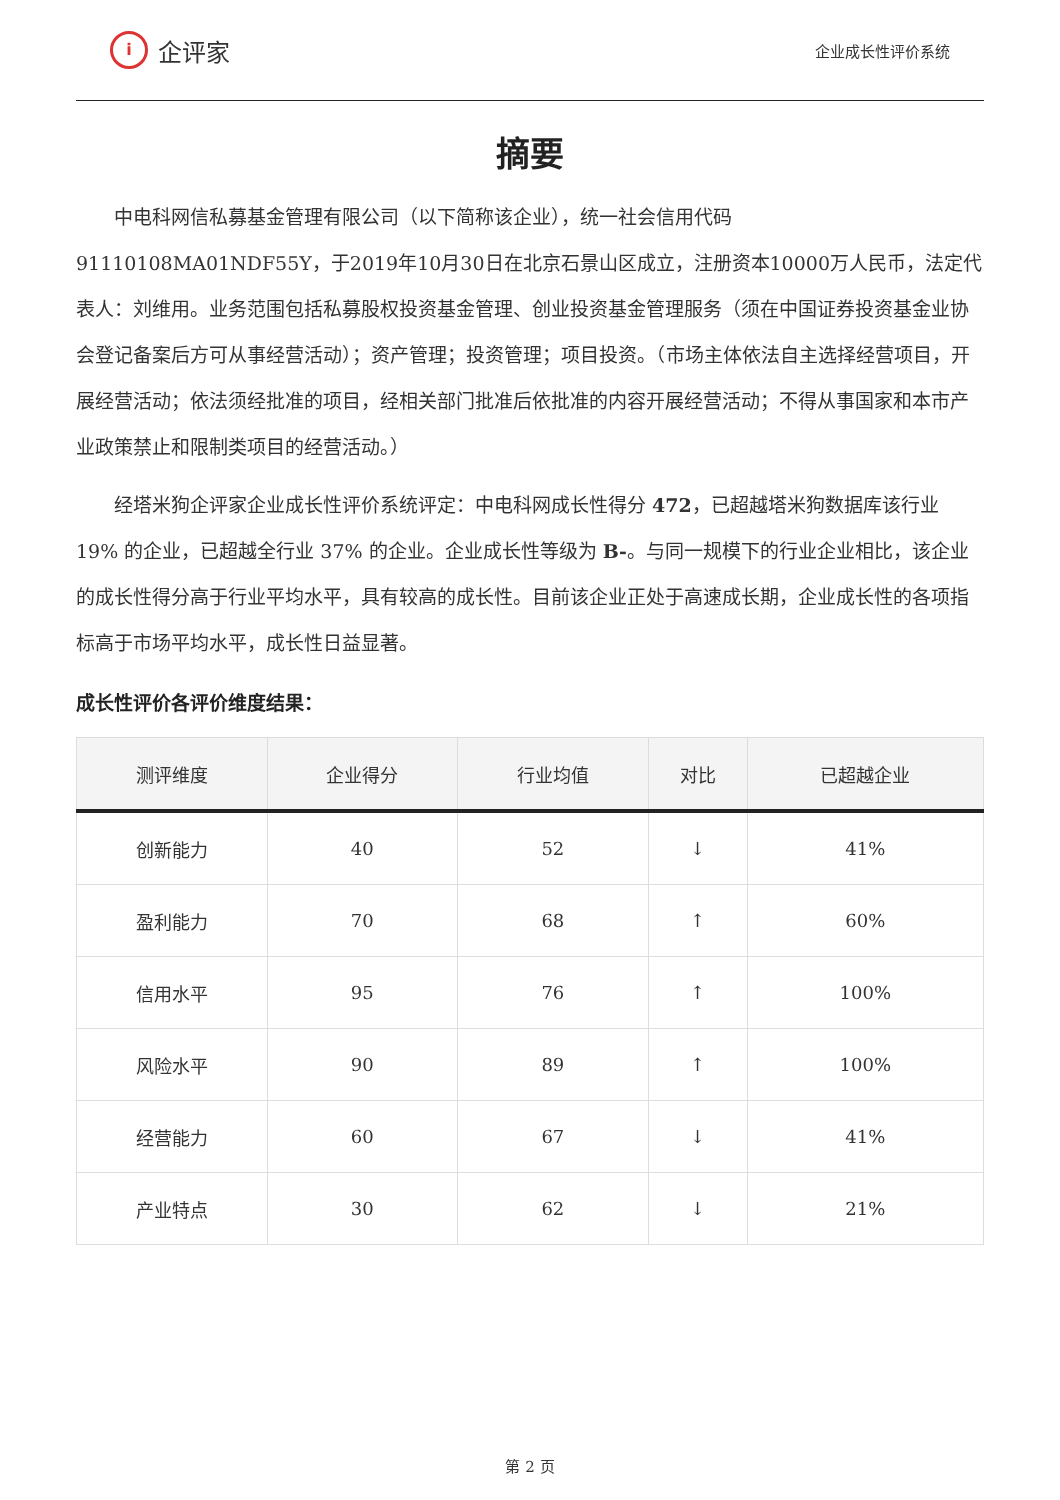i
企评家
企业成长性评价系统
摘要
中电科网信私募基金管理有限公司（以下简称该企业），统一社会信用代码91110108MA01NDF55Y，于2019年10月30日在北京石景山区成立，注册资本10000万人民币，法定代表人：刘维用。业务范围包括私募股权投资基金管理、创业投资基金管理服务（须在中国证券投资基金业协会登记备案后方可从事经营活动）；资产管理；投资管理；项目投资。（市场主体依法自主选择经营项目，开展经营活动；依法须经批准的项目，经相关部门批准后依批准的内容开展经营活动；不得从事国家和本市产业政策禁止和限制类项目的经营活动。）
经塔米狗企评家企业成长性评价系统评定：中电科网成长性得分 472，已超越塔米狗数据库该行业 19% 的企业，已超越全行业 37% 的企业。企业成长性等级为 B-。与同一规模下的行业企业相比，该企业的成长性得分高于行业平均水平，具有较高的成长性。目前该企业正处于高速成长期，企业成长性的各项指标高于市场平均水平，成长性日益显著。
成长性评价各评价维度结果：
| 测评维度 | 企业得分 | 行业均值 | 对比 | 已超越企业 |
| --- | --- | --- | --- | --- |
| 创新能力 | 40 | 52 | ↓ | 41% |
| 盈利能力 | 70 | 68 | ↑ | 60% |
| 信用水平 | 95 | 76 | ↑ | 100% |
| 风险水平 | 90 | 89 | ↑ | 100% |
| 经营能力 | 60 | 67 | ↓ | 41% |
| 产业特点 | 30 | 62 | ↓ | 21% |
第 2 页